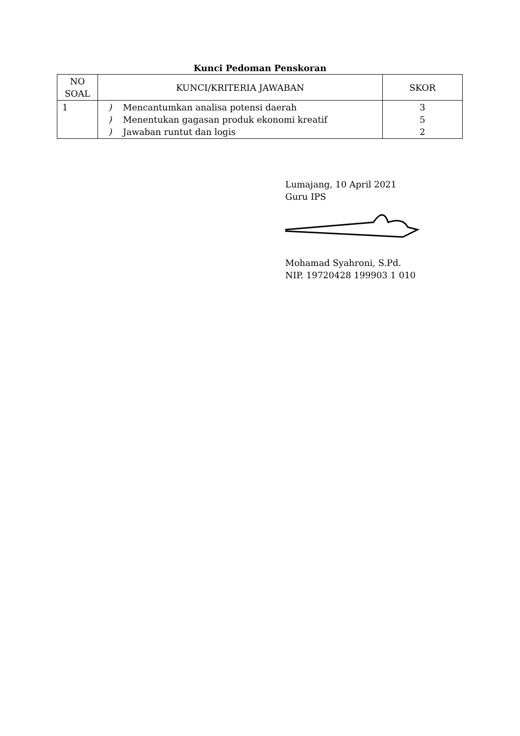Kunci Pedoman Penskoran
| NO SOAL | KUNCI/KRITERIA JAWABAN | SKOR |
| --- | --- | --- |
| 1 | ) Mencantumkan analisa potensi daerah ) Menentukan gagasan produk ekonomi kreatif ) Jawaban runtut dan logis | 3 5 2 |
Lumajang, 10 April 2021
Guru IPS
Mohamad Syahroni, S.Pd.
NIP. 19720428 199903 1 010